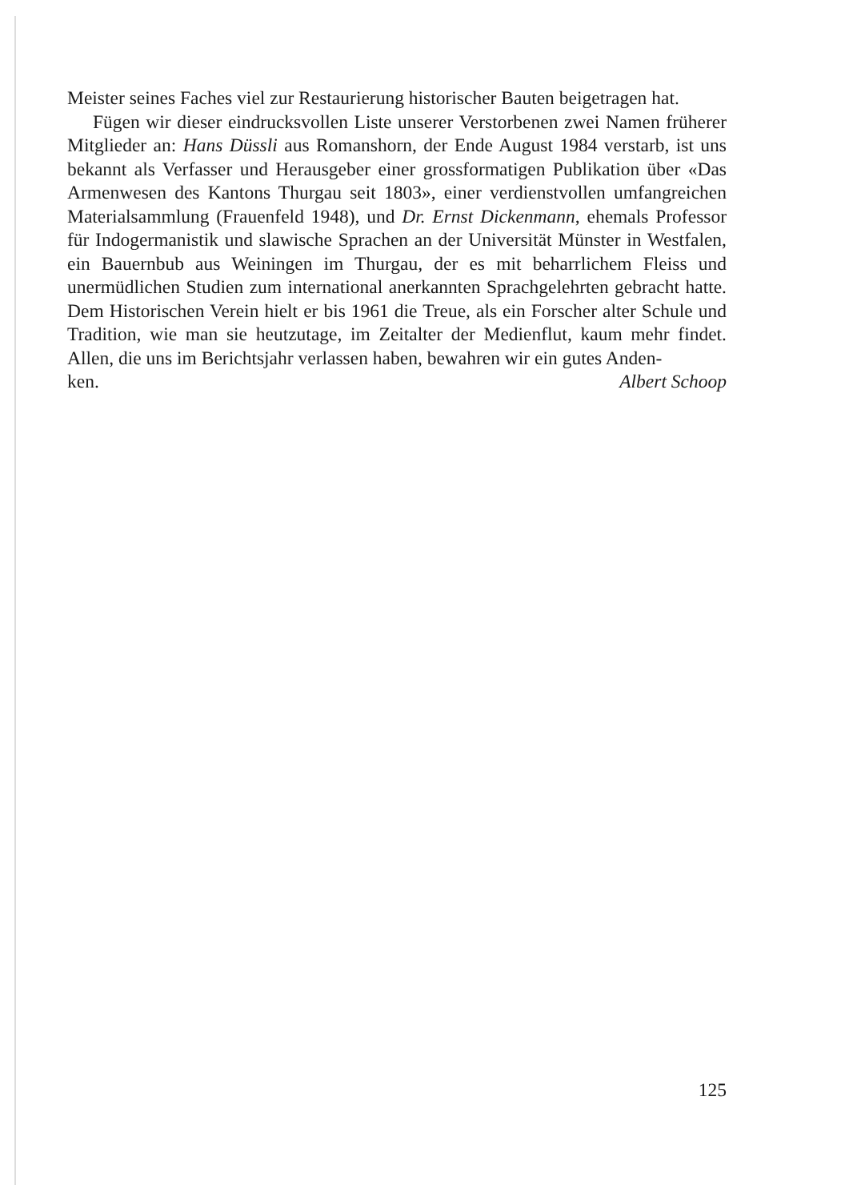Meister seines Faches viel zur Restaurierung historischer Bauten beigetragen hat.
Fügen wir dieser eindrucksvollen Liste unserer Verstorbenen zwei Namen früherer Mitglieder an: Hans Düssli aus Romanshorn, der Ende August 1984 verstarb, ist uns bekannt als Verfasser und Herausgeber einer grossformatigen Publikation über «Das Armenwesen des Kantons Thurgau seit 1803», einer verdienstvollen umfangreichen Materialsammlung (Frauenfeld 1948), und Dr. Ernst Dickenmann, ehemals Professor für Indogermanistik und slawische Sprachen an der Universität Münster in Westfalen, ein Bauernbub aus Weiningen im Thurgau, der es mit beharrlichem Fleiss und unermüdlichen Studien zum international anerkannten Sprachgelehrten gebracht hatte. Dem Historischen Verein hielt er bis 1961 die Treue, als ein Forscher alter Schule und Tradition, wie man sie heutzutage, im Zeitalter der Medienflut, kaum mehr findet. Allen, die uns im Berichtsjahr verlassen haben, bewahren wir ein gutes Anden-
ken. Albert Schoop
125